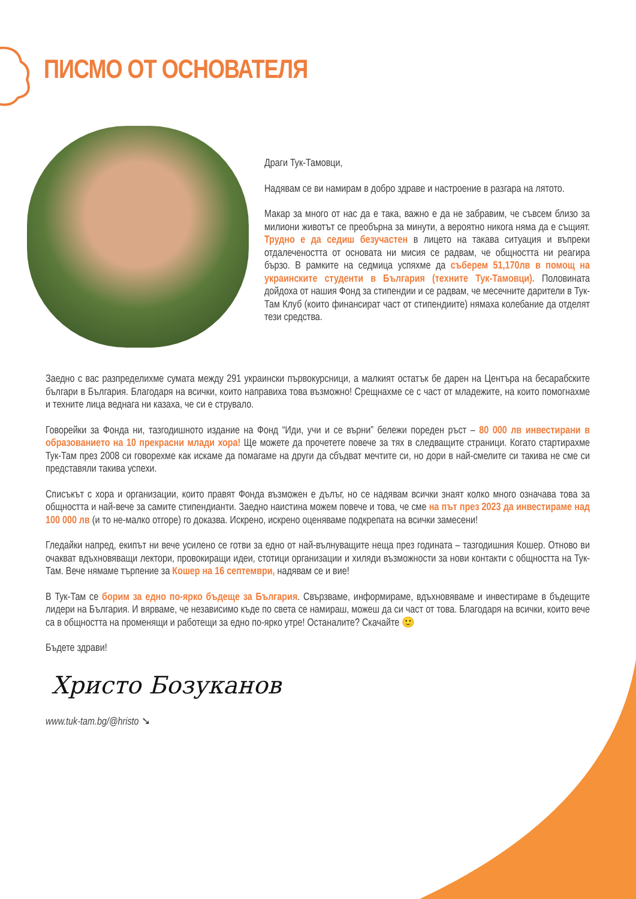ПИСМО ОТ ОСНОВАТЕЛЯ
Драги Тук-Тамовци,
Надявам се ви намирам в добро здраве и настроение в разгара на лятото.
Макар за много от нас да е така, важно е да не забравим, че съвсем близо за милиони животът се преобърна за минути, а вероятно никога няма да е същият. Трудно е да седиш безучастен в лицето на такава ситуация и въпреки отдалечеността от основата ни мисия се радвам, че общността ни реагира бързо. В рамките на седмица успяхме да съберем 51,170лв в помощ на украинските студенти в България (техните Тук-Тамовци). Половината дойдоха от нашия Фонд за стипендии и се радвам, че месечните дарители в Тук-Там Клуб (които финансират част от стипендиите) нямаха колебание да отделят тези средства.
Заедно с вас разпределихме сумата между 291 украински първокурсници, а малкият остатък бе дарен на Центъра на бесарабските българи в България. Благодаря на всички, които направиха това възможно! Срещнахме се с част от младежите, на които помогнахме и техните лица веднага ни казаха, че си е струвало.
Говорейки за Фонда ни, тазгодишното издание на Фонд “Иди, учи и се върни” бележи пореден ръст – 80 000 лв инвестирани в образованието на 10 прекрасни млади хора! Ще можете да прочетете повече за тях в следващите страници. Когато стартирахме Тук-Там през 2008 си говорехме как искаме да помагаме на други да сбъдват мечтите си, но дори в най-смелите си такива не сме си представяли такива успехи.
Списъкът с хора и организации, които правят Фонда възможен е дълъг, но се надявам всички знаят колко много означава това за общността и най-вече за самите стипендианти. Заедно наистина можем повече и това, че сме на път през 2023 да инвестираме над 100 000 лв (и то не-малко отгоре) го доказва. Искрено, искрено оценяваме подкрепата на всички замесени!
Гледайки напред, екипът ни вече усилено се готви за едно от най-вълнуващите неща през годината – тазгодишния Кошер. Отново ви очакват вдъхновяващи лектори, провокиращи идеи, стотици организации и хиляди възможности за нови контакти с общността на Тук-Там. Вече нямаме търпение за Кошер на 16 септември, надявам се и вие!
В Тук-Там се борим за едно по-ярко бъдеще за България. Свързваме, информираме, вдъхновяваме и инвестираме в бъдещите лидери на България. И вярваме, че независимо къде по света се намираш, можеш да си част от това. Благодаря на всички, които вече са в общността на променящи и работещи за едно по-ярко утре! Останалите? Скачайте 🙂
Бъдете здрави!
Христо Бозуканов
www.tuk-tam.bg/@hristo ➘